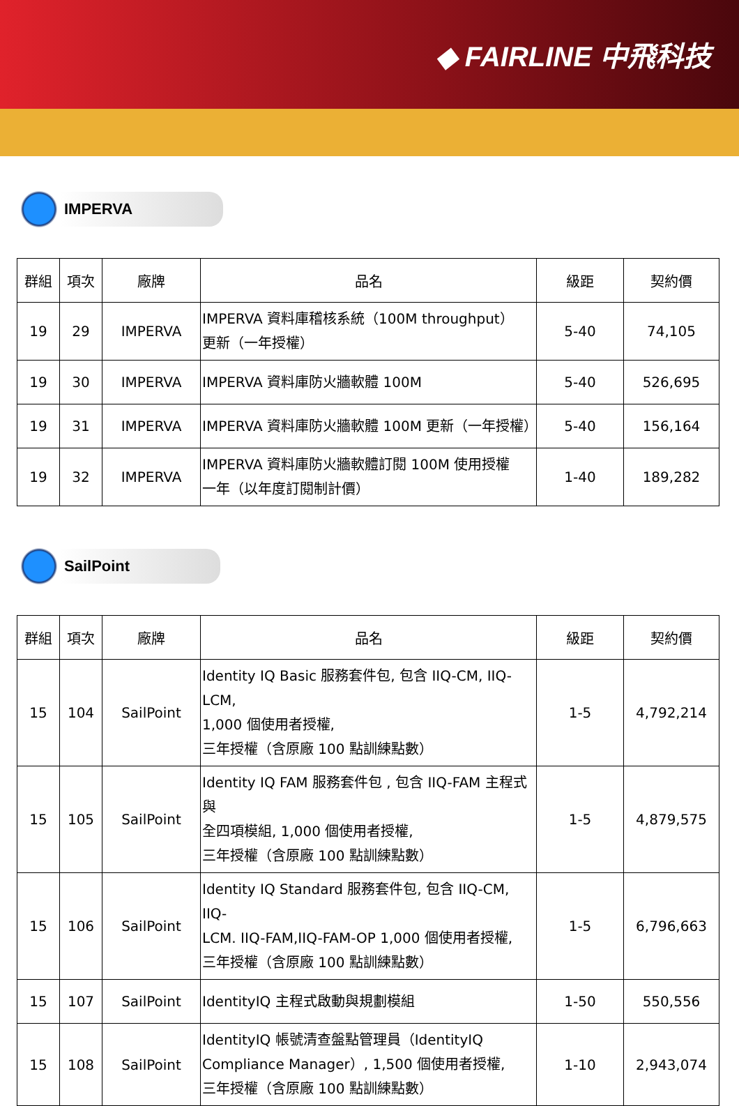◆ FAIRLINE 中飛科技
IMPERVA
| 群組 | 項次 | 廠牌 | 品名 | 級距 | 契約價 |
| --- | --- | --- | --- | --- | --- |
| 19 | 29 | IMPERVA | IMPERVA 資料庫稽核系統（100M throughput） 更新（一年授權） | 5-40 | 74,105 |
| 19 | 30 | IMPERVA | IMPERVA 資料庫防火牆軟體 100M | 5-40 | 526,695 |
| 19 | 31 | IMPERVA | IMPERVA 資料庫防火牆軟體 100M 更新（一年授權） | 5-40 | 156,164 |
| 19 | 32 | IMPERVA | IMPERVA 資料庫防火牆軟體訂閱 100M 使用授權 一年（以年度訂閱制計價） | 1-40 | 189,282 |
SailPoint
| 群組 | 項次 | 廠牌 | 品名 | 級距 | 契約價 |
| --- | --- | --- | --- | --- | --- |
| 15 | 104 | SailPoint | Identity IQ Basic 服務套件包, 包含 IIQ-CM, IIQ-LCM, 1,000 個使用者授權, 三年授權（含原廠 100 點訓練點數） | 1-5 | 4,792,214 |
| 15 | 105 | SailPoint | Identity IQ FAM 服務套件包 , 包含 IIQ-FAM 主程式與 全四項模組, 1,000 個使用者授權, 三年授權（含原廠 100 點訓練點數） | 1-5 | 4,879,575 |
| 15 | 106 | SailPoint | Identity IQ Standard 服務套件包, 包含 IIQ-CM, IIQ- LCM. IIQ-FAM,IIQ-FAM-OP 1,000 個使用者授權, 三年授權（含原廠 100 點訓練點數） | 1-5 | 6,796,663 |
| 15 | 107 | SailPoint | IdentityIQ 主程式啟動與規劃模組 | 1-50 | 550,556 |
| 15 | 108 | SailPoint | IdentityIQ 帳號清查盤點管理員（IdentityIQ Compliance Manager）, 1,500 個使用者授權, 三年授權（含原廠 100 點訓練點數） | 1-10 | 2,943,074 |